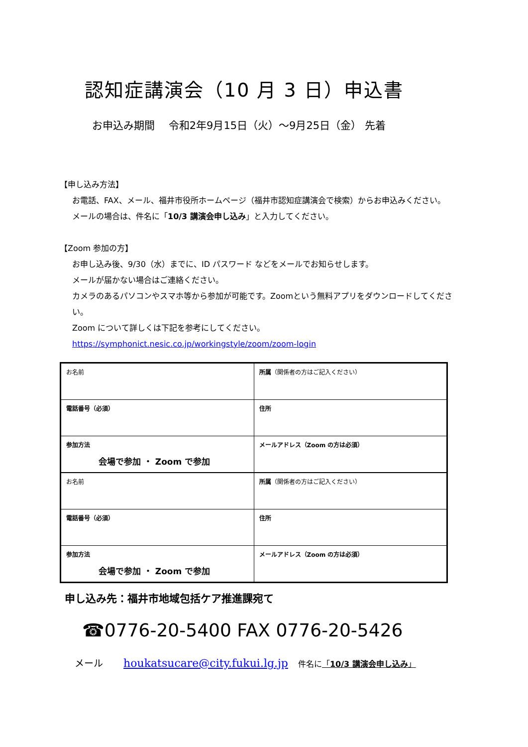認知症講演会（10 月 3 日）申込書
お申込み期間　 令和2年9月15日（火）～9月25日（金） 先着
【申し込み方法】
お電話、FAX、メール、福井市役所ホームページ（福井市認知症講演会で検索）からお申込みください。
メールの場合は、件名に「10/3 講演会申し込み」と入力してください。
【Zoom 参加の方】
お申し込み後、9/30（水）までに、ID パスワード などをメールでお知らせします。
メールが届かない場合はご連絡ください。
カメラのあるパソコンやスマホ等から参加が可能です。Zoomという無料アプリをダウンロードしてください。
Zoom について詳しくは下記を参考にしてください。
https://symphonict.nesic.co.jp/workingstyle/zoom/zoom-login
| お名前 | 所属 （関係者の方はご記入ください） |
| 電話番号（必須） | 住所 |
| 参加方法 会場で参加 ・ Zoom で参加 | メールアドレス（Zoom の方は必須） |
| お名前 | 所属 （関係者の方はご記入ください） |
| 電話番号（必須） | 住所 |
| 参加方法 会場で参加 ・ Zoom で参加 | メールアドレス（Zoom の方は必須） |
申し込み先：福井市地域包括ケア推進課宛て
☎0776-20-5400 FAX 0776-20-5426
メール houkatsucare@city.fukui.lg.jp 件名に「10/3 講演会申し込み」